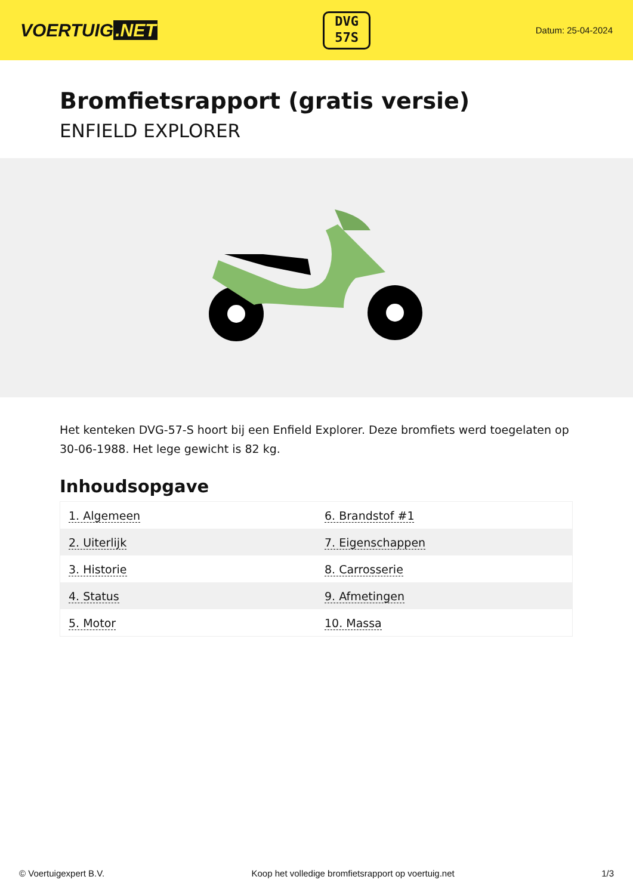VOERTUIG.NET
DVG
57S
Datum: 25-04-2024
Bromfietsrapport (gratis versie)
ENFIELD EXPLORER
Het kenteken DVG-57-S hoort bij een Enfield Explorer. Deze bromfiets werd toegelaten op 30-06-1988. Het lege gewicht is 82 kg.
Inhoudsopgave
| 1. Algemeen | 6. Brandstof #1 |
| 2. Uiterlijk | 7. Eigenschappen |
| 3. Historie | 8. Carrosserie |
| 4. Status | 9. Afmetingen |
| 5. Motor | 10. Massa |
© Voertuigexpert B.V. Koop het volledige bromfietsrapport op voertuig.net 1/3